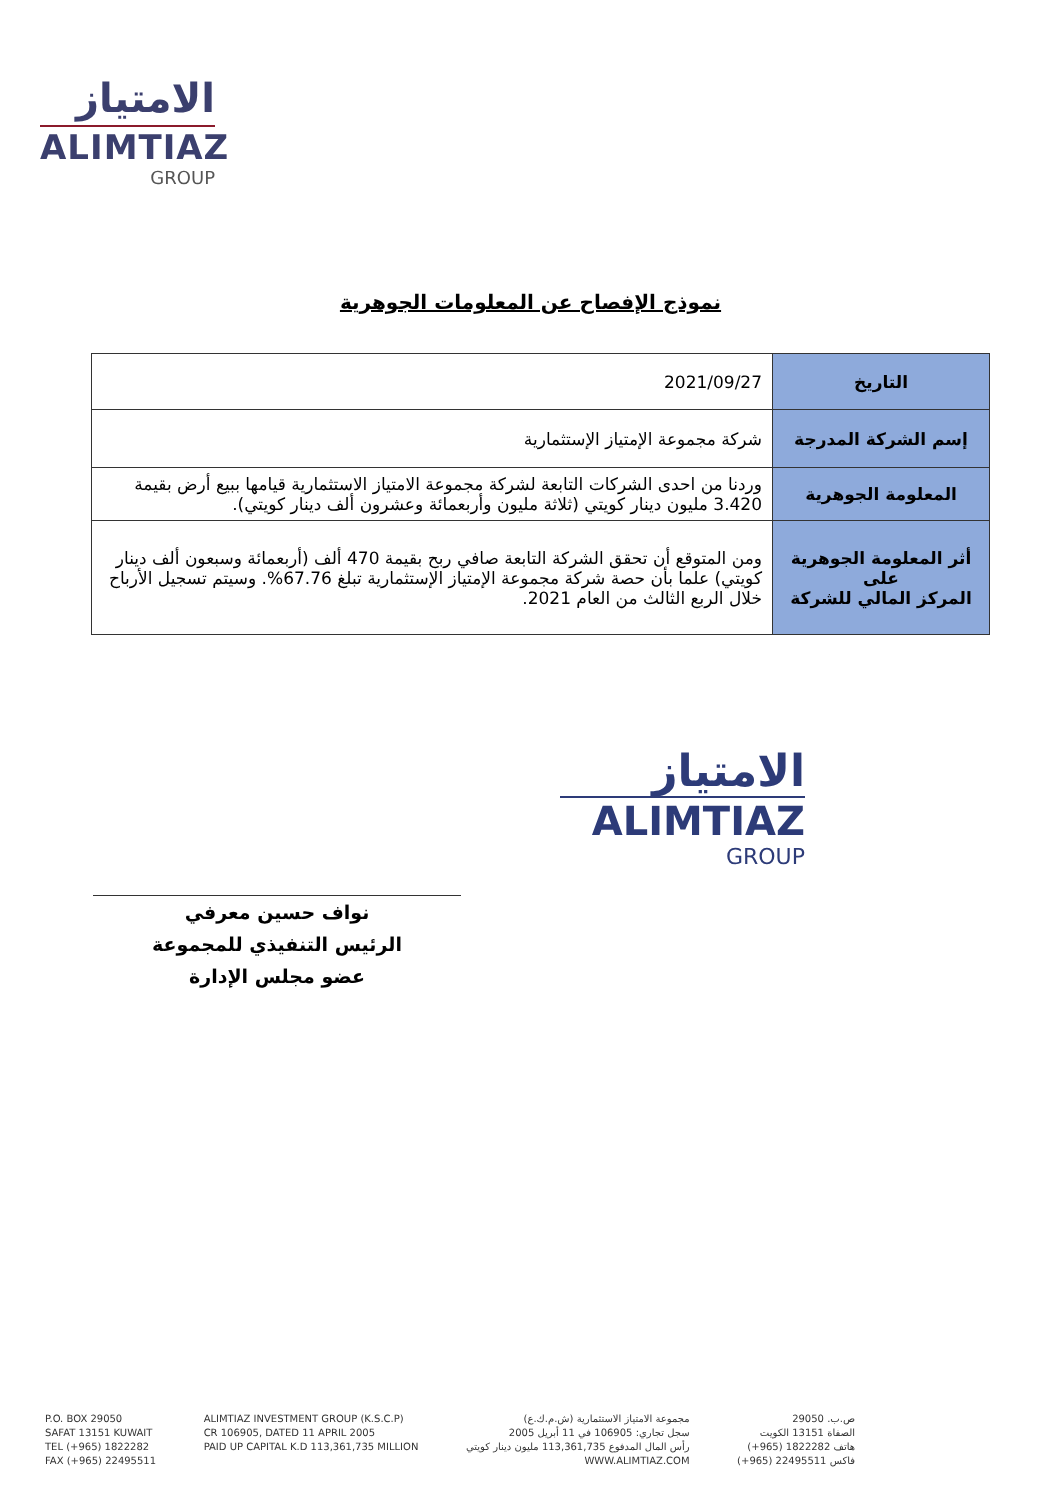الامتياز
ALIMTIAZ
GROUP
نموذج الإفصاح عن المعلومات الجوهرية
| التاريخ | 2021/09/27 |
| إسم الشركة المدرجة | شركة مجموعة الإمتياز الإستثمارية |
| المعلومة الجوهرية | وردنا من احدى الشركات التابعة لشركة مجموعة الامتياز الاستثمارية قيامها ببيع أرض بقيمة 3.420 مليون دينار كويتي (ثلاثة مليون وأربعمائة وعشرون ألف دينار كويتي). |
| أثر المعلومة الجوهرية على المركز المالي للشركة | ومن المتوقع أن تحقق الشركة التابعة صافي ربح بقيمة 470 ألف (أربعمائة وسبعون ألف دينار كويتي) علما بأن حصة شركة مجموعة الإمتياز الإستثمارية تبلغ 67.76%. وسيتم تسجيل الأرباح خلال الربع الثالث من العام 2021. |
الامتياز
ALIMTIAZ
GROUP
نواف حسين معرفي
الرئيس التنفيذي للمجموعة
عضو مجلس الإدارة
P.O. BOX 29050
SAFAT 13151 KUWAIT
TEL (+965) 1822282
FAX (+965) 22495511
ALIMTIAZ INVESTMENT GROUP (K.S.C.P)
CR 106905, DATED 11 APRIL 2005
PAID UP CAPITAL K.D 113,361,735 MILLION
مجموعة الامتياز الاستثمارية (ش.م.ك.ع)
سجل تجاري: 106905 في 11 أبريل 2005
رأس المال المدفوع 113,361,735 مليون دينار كويتي
WWW.ALIMTIAZ.COM
ص.ب. 29050
الصفاة 13151 الكويت
هاتف 1822282 (965+)
فاكس 22495511 (965+)